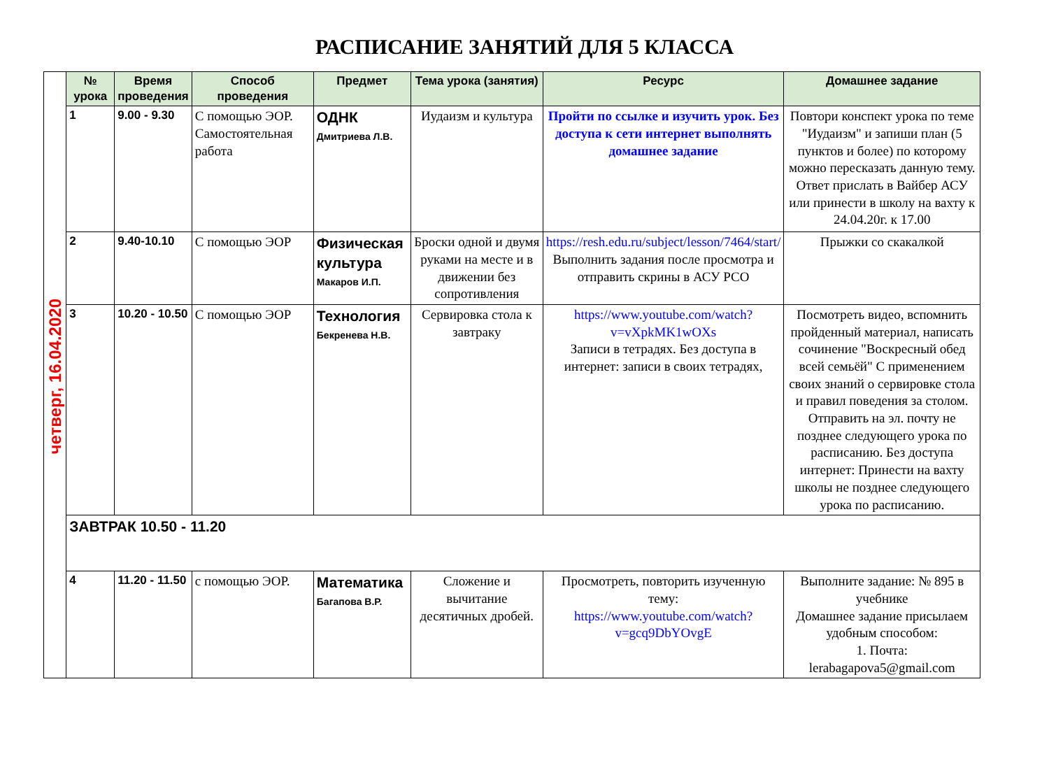РАСПИСАНИЕ ЗАНЯТИЙ ДЛЯ 5 КЛАССА
| четверг, 16.04.2020 | № урока | Время проведения | Способ проведения | Предмет | Тема урока (занятия) | Ресурс | Домашнее задание |
| | 1 | 9.00 - 9.30 | С помощью ЭОР. Самостоятельная работа | ОДНК Дмитриева Л.В. | Иудаизм и культура | Пройти по ссылке и изучить урок. Без доступа к сети интернет выполнять домашнее задание | Повтори конспект урока по теме "Иудаизм" и запиши план (5 пунктов и более) по которому можно пересказать данную тему. Ответ прислать в Вайбер АСУ или принести в школу на вахту к 24.04.20г. к 17.00 |
| | 2 | 9.40-10.10 | С помощью ЭОР | Физическая культура Макаров И.П. | Броски одной и двумя руками на месте и в движении без сопротивления | https://resh.edu.ru/subject/lesson/7464/start/ Выполнить задания после просмотра и отправить скрины в АСУ РСО | Прыжки со скакалкой |
| | 3 | 10.20 - 10.50 | С помощью ЭОР | Технология Бекренева Н.В. | Сервировка стола к завтраку | https://www.youtube.com/watch?v=vXpkMK1wOXs Записи в тетрадях. Без доступа в интернет: записи в своих тетрадях, | Посмотреть видео, вспомнить пройденный материал, написать сочинение "Воскресный обед всей семьёй" С применением своих знаний о сервировке стола и правил поведения за столом. Отправить на эл. почту не позднее следующего урока по расписанию. Без доступа интернет: Принести на вахту школы не позднее следующего урока по расписанию. |
| | ЗАВТРАК 10.50 - 11.20 | | | | | | |
| | 4 | 11.20 - 11.50 | с помощью ЭОР. | Математика Багапова В.Р. | Сложение и вычитание десятичных дробей. | Просмотреть, повторить изученную тему: https://www.youtube.com/watch?v=gcq9DbYOvgE | Выполните задание: № 895 в учебнике Домашнее задание присылаем удобным способом: 1. Почта: lerabagapova5@gmail.com |